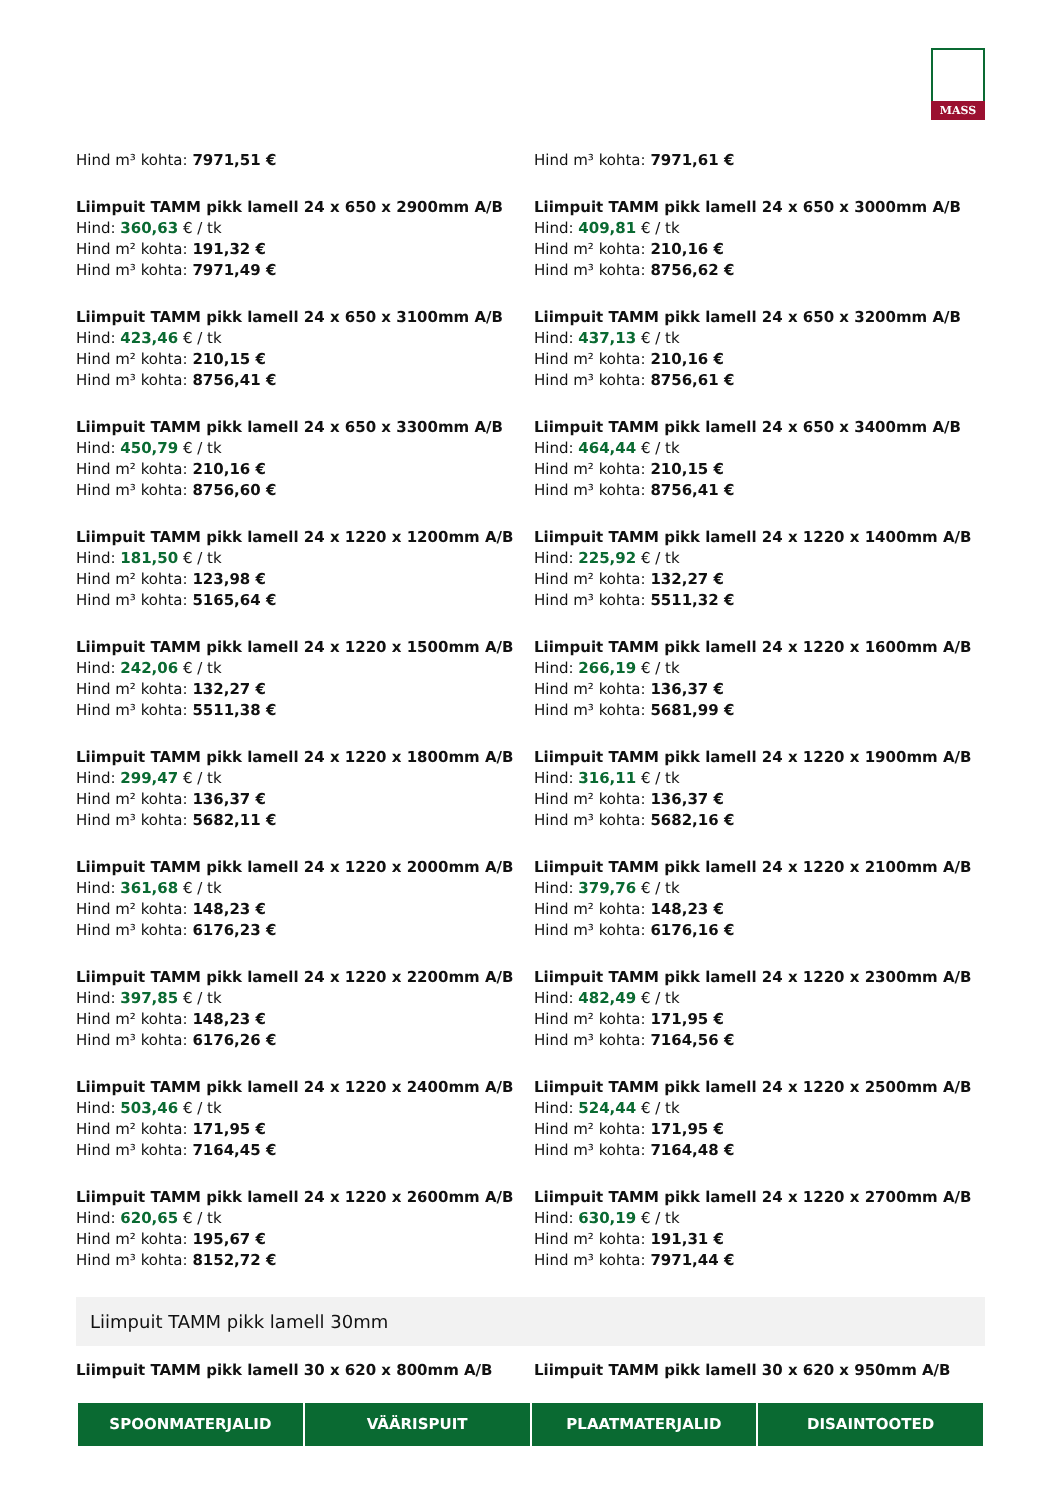MASS
Hind m³ kohta: 7971,51 €
Hind m³ kohta: 7971,61 €
Liimpuit TAMM pikk lamell 24 x 650 x 2900mm A/B
Hind: 360,63 € / tk
Hind m² kohta: 191,32 €
Hind m³ kohta: 7971,49 €
Liimpuit TAMM pikk lamell 24 x 650 x 3000mm A/B
Hind: 409,81 € / tk
Hind m² kohta: 210,16 €
Hind m³ kohta: 8756,62 €
Liimpuit TAMM pikk lamell 24 x 650 x 3100mm A/B
Hind: 423,46 € / tk
Hind m² kohta: 210,15 €
Hind m³ kohta: 8756,41 €
Liimpuit TAMM pikk lamell 24 x 650 x 3200mm A/B
Hind: 437,13 € / tk
Hind m² kohta: 210,16 €
Hind m³ kohta: 8756,61 €
Liimpuit TAMM pikk lamell 24 x 650 x 3300mm A/B
Hind: 450,79 € / tk
Hind m² kohta: 210,16 €
Hind m³ kohta: 8756,60 €
Liimpuit TAMM pikk lamell 24 x 650 x 3400mm A/B
Hind: 464,44 € / tk
Hind m² kohta: 210,15 €
Hind m³ kohta: 8756,41 €
Liimpuit TAMM pikk lamell 24 x 1220 x 1200mm A/B
Hind: 181,50 € / tk
Hind m² kohta: 123,98 €
Hind m³ kohta: 5165,64 €
Liimpuit TAMM pikk lamell 24 x 1220 x 1400mm A/B
Hind: 225,92 € / tk
Hind m² kohta: 132,27 €
Hind m³ kohta: 5511,32 €
Liimpuit TAMM pikk lamell 24 x 1220 x 1500mm A/B
Hind: 242,06 € / tk
Hind m² kohta: 132,27 €
Hind m³ kohta: 5511,38 €
Liimpuit TAMM pikk lamell 24 x 1220 x 1600mm A/B
Hind: 266,19 € / tk
Hind m² kohta: 136,37 €
Hind m³ kohta: 5681,99 €
Liimpuit TAMM pikk lamell 24 x 1220 x 1800mm A/B
Hind: 299,47 € / tk
Hind m² kohta: 136,37 €
Hind m³ kohta: 5682,11 €
Liimpuit TAMM pikk lamell 24 x 1220 x 1900mm A/B
Hind: 316,11 € / tk
Hind m² kohta: 136,37 €
Hind m³ kohta: 5682,16 €
Liimpuit TAMM pikk lamell 24 x 1220 x 2000mm A/B
Hind: 361,68 € / tk
Hind m² kohta: 148,23 €
Hind m³ kohta: 6176,23 €
Liimpuit TAMM pikk lamell 24 x 1220 x 2100mm A/B
Hind: 379,76 € / tk
Hind m² kohta: 148,23 €
Hind m³ kohta: 6176,16 €
Liimpuit TAMM pikk lamell 24 x 1220 x 2200mm A/B
Hind: 397,85 € / tk
Hind m² kohta: 148,23 €
Hind m³ kohta: 6176,26 €
Liimpuit TAMM pikk lamell 24 x 1220 x 2300mm A/B
Hind: 482,49 € / tk
Hind m² kohta: 171,95 €
Hind m³ kohta: 7164,56 €
Liimpuit TAMM pikk lamell 24 x 1220 x 2400mm A/B
Hind: 503,46 € / tk
Hind m² kohta: 171,95 €
Hind m³ kohta: 7164,45 €
Liimpuit TAMM pikk lamell 24 x 1220 x 2500mm A/B
Hind: 524,44 € / tk
Hind m² kohta: 171,95 €
Hind m³ kohta: 7164,48 €
Liimpuit TAMM pikk lamell 24 x 1220 x 2600mm A/B
Hind: 620,65 € / tk
Hind m² kohta: 195,67 €
Hind m³ kohta: 8152,72 €
Liimpuit TAMM pikk lamell 24 x 1220 x 2700mm A/B
Hind: 630,19 € / tk
Hind m² kohta: 191,31 €
Hind m³ kohta: 7971,44 €
Liimpuit TAMM pikk lamell 30mm
Liimpuit TAMM pikk lamell 30 x 620 x 800mm A/B
Liimpuit TAMM pikk lamell 30 x 620 x 950mm A/B
SPOONMATERJALID VÄÄRISPUIT PLAATMATERJALID DISAINTOOTED